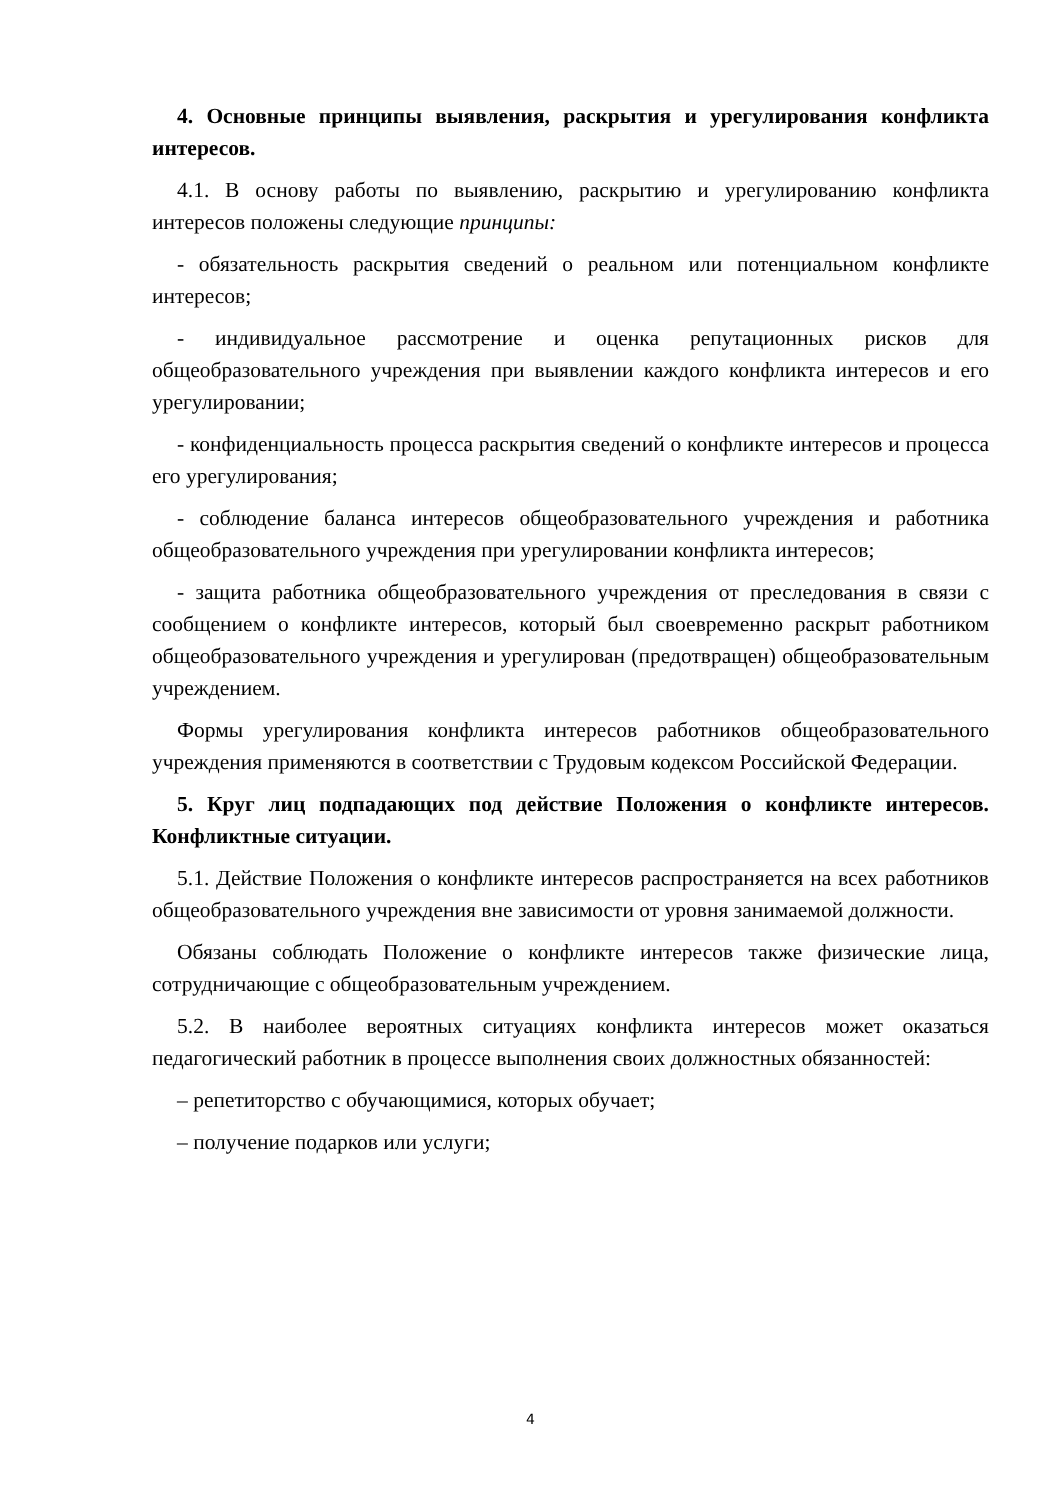4. Основные принципы выявления, раскрытия и урегулирования конфликта интересов.
4.1. В основу работы по выявлению, раскрытию и урегулированию конфликта интересов положены следующие принципы:
- обязательность раскрытия сведений о реальном или потенциальном конфликте интересов;
- индивидуальное рассмотрение и оценка репутационных рисков для общеобразовательного учреждения при выявлении каждого конфликта интересов и его урегулировании;
- конфиденциальность процесса раскрытия сведений о конфликте интересов и процесса его урегулирования;
- соблюдение баланса интересов общеобразовательного учреждения и работника общеобразовательного учреждения при урегулировании конфликта интересов;
- защита работника общеобразовательного учреждения от преследования в связи с сообщением о конфликте интересов, который был своевременно раскрыт работником общеобразовательного учреждения и урегулирован (предотвращен) общеобразовательным учреждением.
Формы урегулирования конфликта интересов работников общеобразовательного учреждения применяются в соответствии с Трудовым кодексом Российской Федерации.
5. Круг лиц подпадающих под действие Положения о конфликте интересов. Конфликтные ситуации.
5.1. Действие Положения о конфликте интересов распространяется на всех работников общеобразовательного учреждения вне зависимости от уровня занимаемой должности.
Обязаны соблюдать Положение о конфликте интересов также физические лица, сотрудничающие с общеобразовательным учреждением.
5.2. В наиболее вероятных ситуациях конфликта интересов может оказаться педагогический работник в процессе выполнения своих должностных обязанностей:
– репетиторство с обучающимися, которых обучает;
– получение подарков или услуги;
4